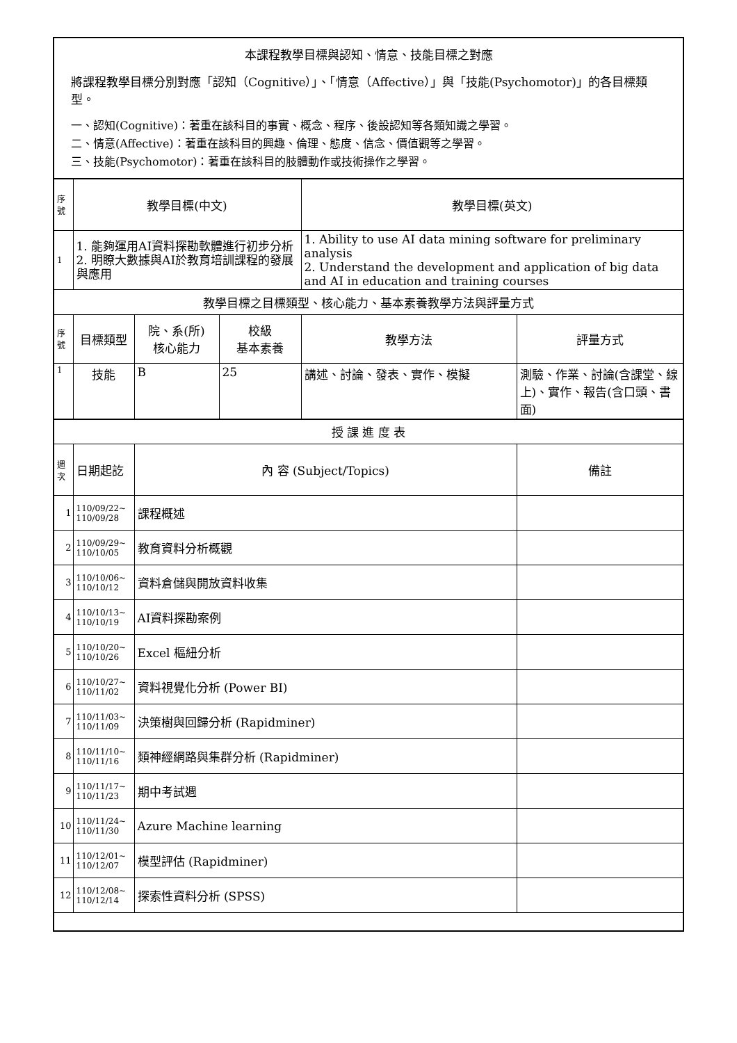| 本課程教學目標與認知、情意、技能目標之對應 將課程教學目標分別對應「認知（Cognitive）」、「情意（Affective）」與「技能(Psychomotor)」的各目標類型。 一、認知(Cognitive)：著重在該科目的事實、概念、程序、後設認知等各類知識之學習。 二、情意(Affective)：著重在該科目的興趣、倫理、態度、信念、價值觀等之學習。 三、技能(Psychomotor)：著重在該科目的肢體動作或技術操作之學習。 | | | | | |
| 序號 | 教學目標(中文) | | | 教學目標(英文) | |
| 1 | 1. 能夠運用AI資料探勘軟體進行初步分析 2. 明瞭大數據與AI於教育培訓課程的發展與應用 | | | 1. Ability to use AI data mining software for preliminary analysis 2. Understand the development and application of big data and AI in education and training courses | |
| 教學目標之目標類型、核心能力、基本素養教學方法與評量方式 | | | | | |
| 序號 | 目標類型 | 院、系(所) 核心能力 | 校級 基本素養 | 教學方法 | 評量方式 |
| 1 | 技能 | B | 25 | 講述、討論、發表、實作、模擬 | 測驗、作業、討論(含課堂、線上)、實作、報告(含口頭、書面) |
| 授 課 進 度 表 | | | | | |
| 週次 | 日期起訖 | 內 容 (Subject/Topics) | | | 備註 |
| 1 | 110/09/22~ 110/09/28 | 課程概述 | | | |
| 2 | 110/09/29~ 110/10/05 | 教育資料分析概觀 | | | |
| 3 | 110/10/06~ 110/10/12 | 資料倉儲與開放資料收集 | | | |
| 4 | 110/10/13~ 110/10/19 | AI資料探勘案例 | | | |
| 5 | 110/10/20~ 110/10/26 | Excel 樞紐分析 | | | |
| 6 | 110/10/27~ 110/11/02 | 資料視覺化分析 (Power BI) | | | |
| 7 | 110/11/03~ 110/11/09 | 決策樹與回歸分析 (Rapidminer) | | | |
| 8 | 110/11/10~ 110/11/16 | 類神經網路與集群分析 (Rapidminer) | | | |
| 9 | 110/11/17~ 110/11/23 | 期中考試週 | | | |
| 10 | 110/11/24~ 110/11/30 | Azure Machine learning | | | |
| 11 | 110/12/01~ 110/12/07 | 模型評估 (Rapidminer) | | | |
| 12 | 110/12/08~ 110/12/14 | 探索性資料分析 (SPSS) | | | |